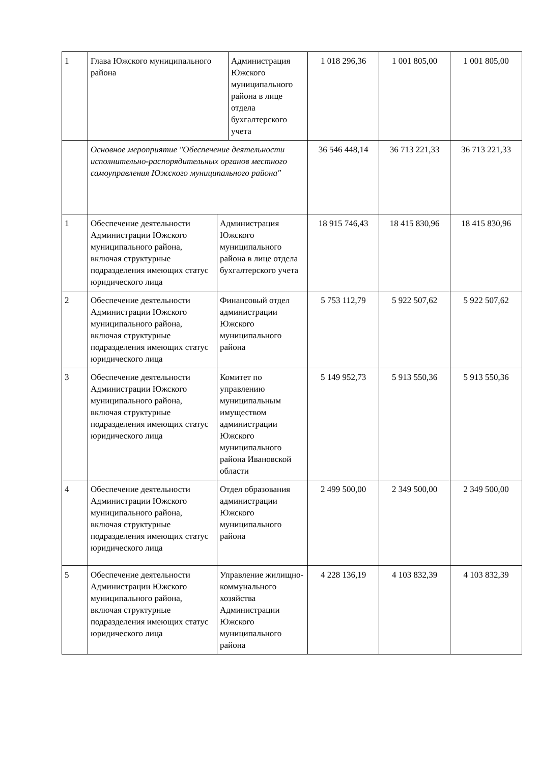| 1 | / Глава Южского муниципального района / Администрация Южского муниципального района в лице отдела бухгалтерского учета / | | 1 018 296,36 | 1 001 805,00 | 1 001 805,00 |
| | Основное мероприятие "Обеспечение деятельности исполнительно-распорядительных органов местного самоуправления Южского муниципального района" | | 36 546 448,14 | 36 713 221,33 | 36 713 221,33 |
| 1 | Обеспечение деятельности Администрации Южского муниципального района, включая структурные подразделения имеющих статус юридического лица | Администрация Южского муниципального района в лице отдела бухгалтерского учета | 18 915 746,43 | 18 415 830,96 | 18 415 830,96 |
| 2 | Обеспечение деятельности Администрации Южского муниципального района, включая структурные подразделения имеющих статус юридического лица | Финансовый отдел администрации Южского муниципального района | 5 753 112,79 | 5 922 507,62 | 5 922 507,62 |
| 3 | Обеспечение деятельности Администрации Южского муниципального района, включая структурные подразделения имеющих статус юридического лица | Комитет по управлению муниципальным имуществом администрации Южского муниципального района Ивановской области | 5 149 952,73 | 5 913 550,36 | 5 913 550,36 |
| 4 | Обеспечение деятельности Администрации Южского муниципального района, включая структурные подразделения имеющих статус юридического лица | Отдел образования администрации Южского муниципального района | 2 499 500,00 | 2 349 500,00 | 2 349 500,00 |
| 5 | Обеспечение деятельности Администрации Южского муниципального района, включая структурные подразделения имеющих статус юридического лица | Управление жилищно-коммунального хозяйства Администрации Южского муниципального района | 4 228 136,19 | 4 103 832,39 | 4 103 832,39 |